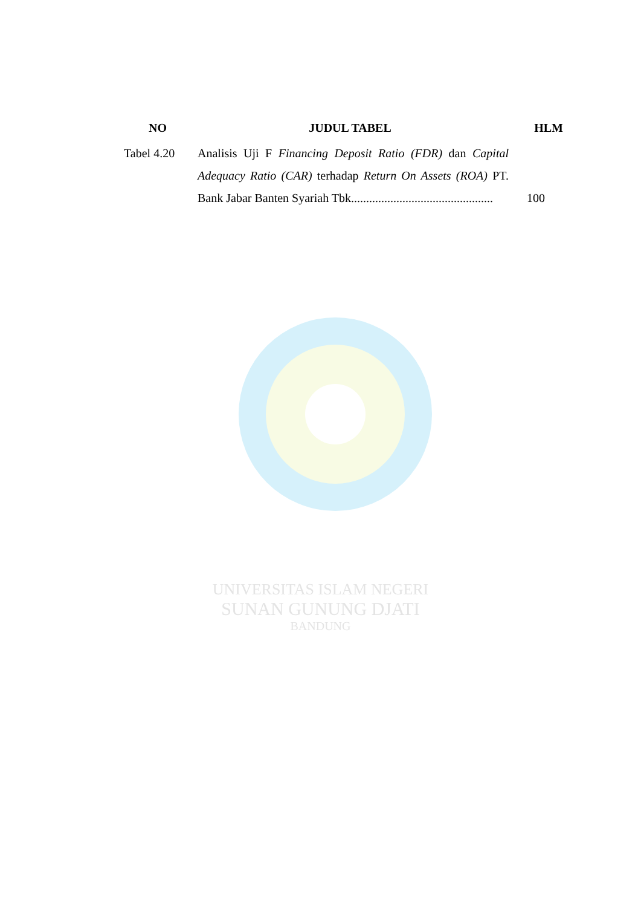| NO | JUDUL TABEL | HLM |
| --- | --- | --- |
| Tabel 4.20 | Analisis Uji F Financing Deposit Ratio (FDR) dan Capital Adequacy Ratio (CAR) terhadap Return On Assets (ROA) PT. Bank Jabar Banten Syariah Tbk............................................... | 100 |
UNIVERSITAS ISLAM NEGERI
SUNAN GUNUNG DJATI
BANDUNG